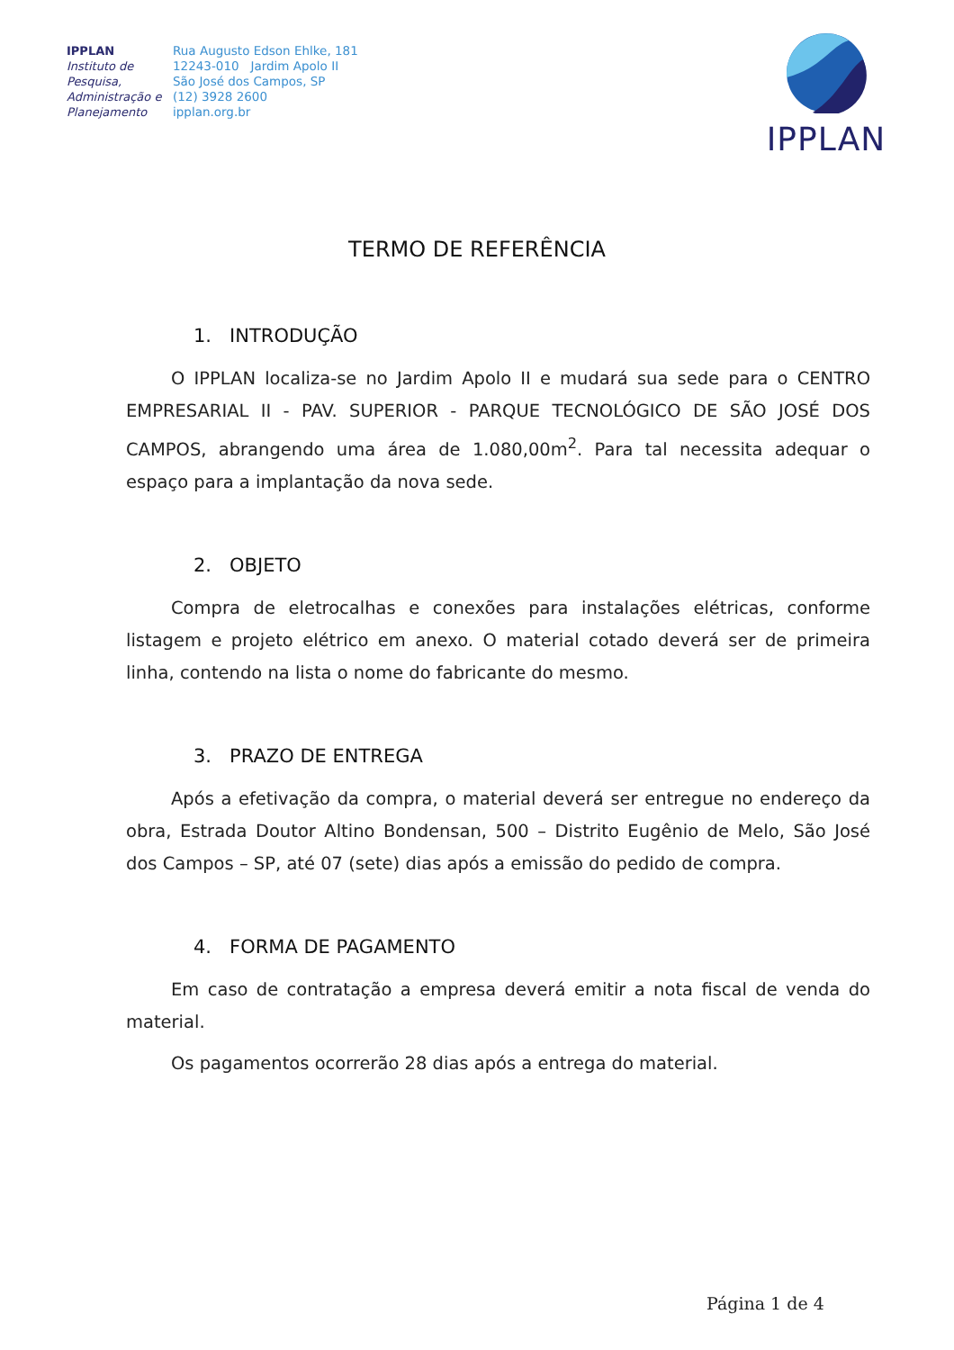IPPLAN
Instituto de Pesquisa, Administração e Planejamento
Rua Augusto Edson Ehlke, 181
12243-010 Jardim Apolo II
São José dos Campos, SP
(12) 3928 2600
ipplan.org.br
IPPLAN
TERMO DE REFERÊNCIA
1. INTRODUÇÃO
O IPPLAN localiza-se no Jardim Apolo II e mudará sua sede para o CENTRO EMPRESARIAL II - PAV. SUPERIOR - PARQUE TECNOLÓGICO DE SÃO JOSÉ DOS CAMPOS, abrangendo uma área de 1.080,00m<sup>2</sup>. Para tal necessita adequar o espaço para a implantação da nova sede.
2. OBJETO
Compra de eletrocalhas e conexões para instalações elétricas, conforme listagem e projeto elétrico em anexo. O material cotado deverá ser de primeira linha, contendo na lista o nome do fabricante do mesmo.
3. PRAZO DE ENTREGA
Após a efetivação da compra, o material deverá ser entregue no endereço da obra, Estrada Doutor Altino Bondensan, 500 – Distrito Eugênio de Melo, São José dos Campos – SP, até 07 (sete) dias após a emissão do pedido de compra.
4. FORMA DE PAGAMENTO
Em caso de contratação a empresa deverá emitir a nota fiscal de venda do material.
Os pagamentos ocorrerão 28 dias após a entrega do material.
Página 1 de 4